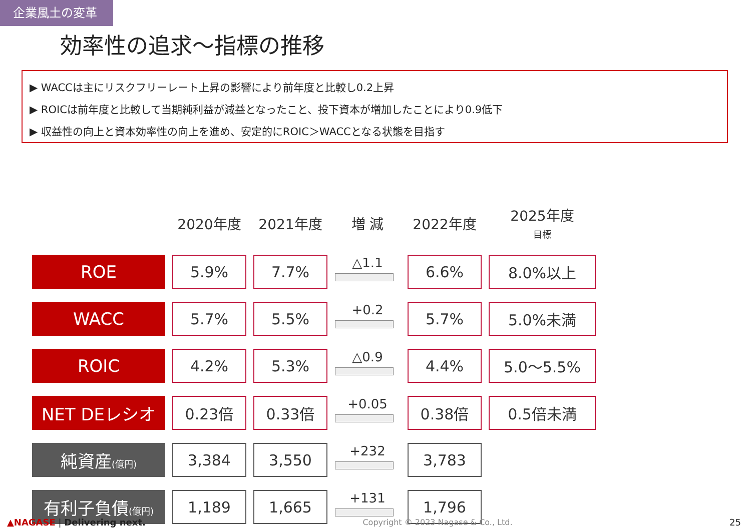企業風土の変革
効率性の追求～指標の推移
▶ WACCは主にリスクフリーレート上昇の影響により前年度と比較し0.2上昇
▶ ROICは前年度と比較して当期純利益が減益となったこと、投下資本が増加したことにより0.9低下
▶ 収益性の向上と資本効率性の向上を進め、安定的にROIC＞WACCとなる状態を目指す
| | 2020年度 | 2021年度 | 増 減 | 2022年度 | 2025年度 目標 |
| --- | --- | --- | --- | --- | --- |
| ROE | 5.9% | 7.7% | △1.1 | 6.6% | 8.0%以上 |
| WACC | 5.7% | 5.5% | +0.2 | 5.7% | 5.0%未満 |
| ROIC | 4.2% | 5.3% | △0.9 | 4.4% | 5.0～5.5% |
| NET DEレシオ | 0.23倍 | 0.33倍 | +0.05 | 0.38倍 | 0.5倍未満 |
| 純資産 (億円) | 3,384 | 3,550 | +232 | 3,783 | |
| 有利子負債 (億円) | 1,189 | 1,665 | +131 | 1,796 | |
▲NAGASE | Delivering next. Copyright © 2023 Nagase & Co., Ltd. 25